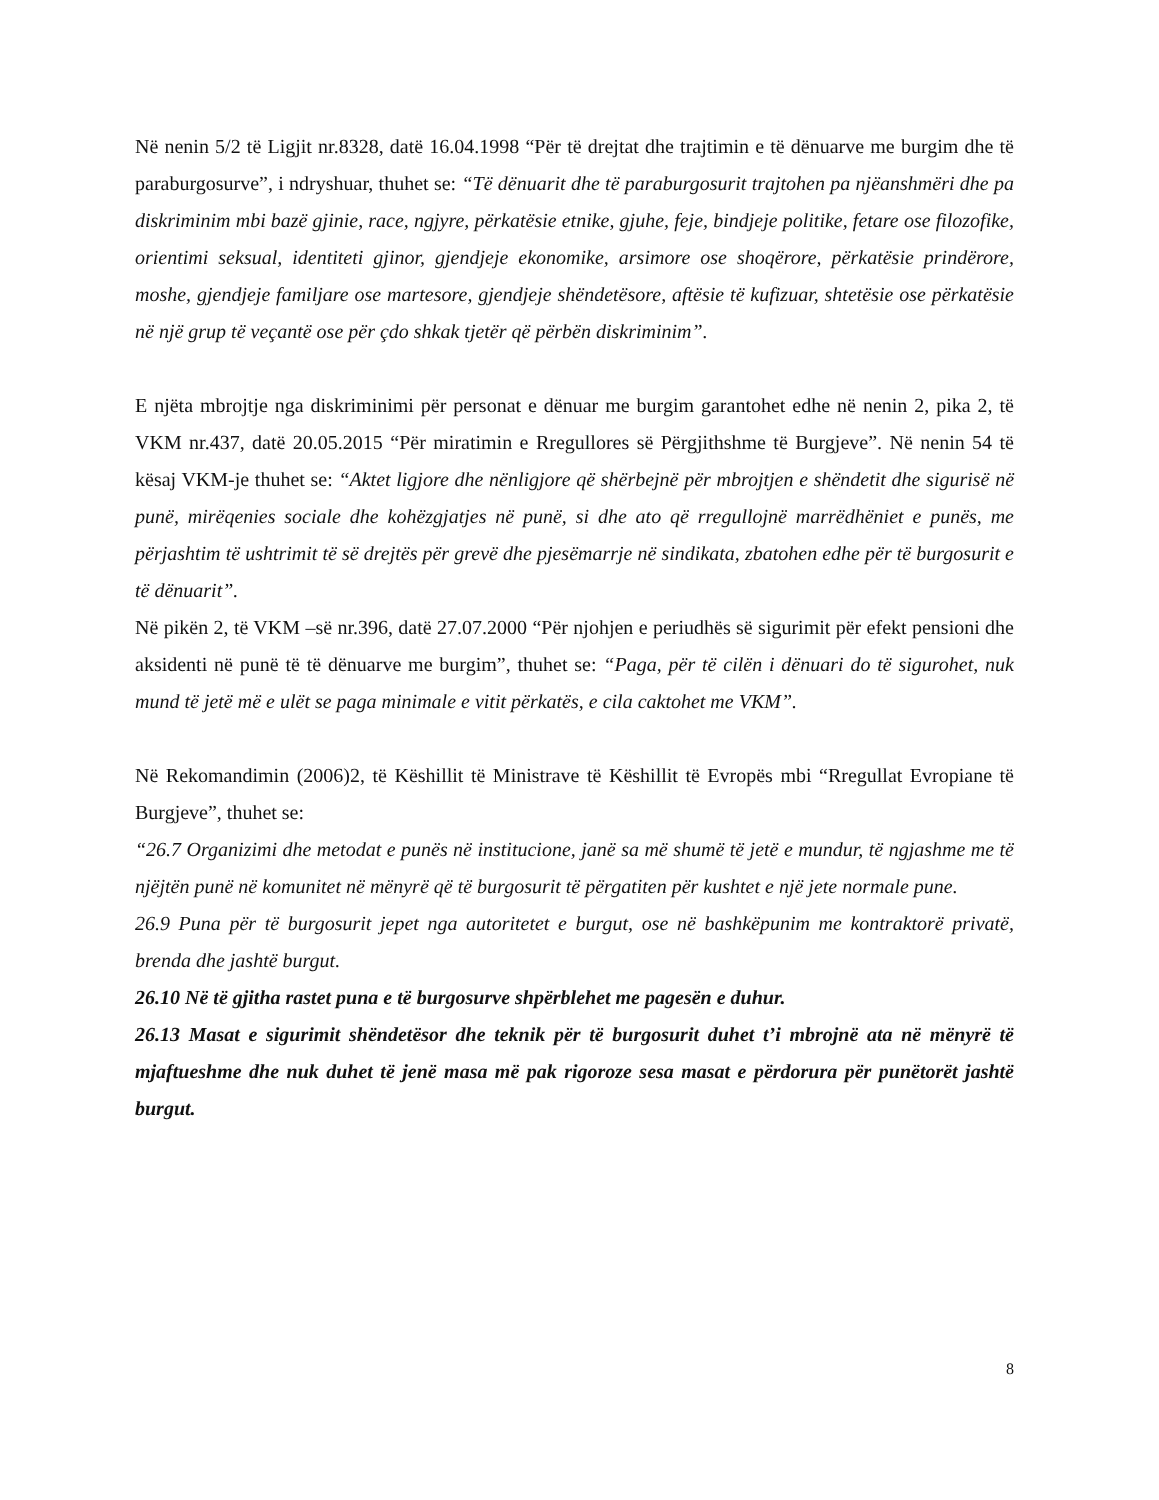Në nenin 5/2 të Ligjit nr.8328, datë 16.04.1998 “Për të drejtat dhe trajtimin e të dënuarve me burgim dhe të paraburgosurve”, i ndryshuar, thuhet se: “Të dënuarit dhe të paraburgosurit trajtohen pa njëanshmëri dhe pa diskriminim mbi bazë gjinie, race, ngjyre, përkatësie etnike, gjuhe, feje, bindjeje politike, fetare ose filozofike, orientimi seksual, identiteti gjinor, gjendjeje ekonomike, arsimore ose shoqërore, përkatësie prindërore, moshe, gjendjeje familjare ose martesore, gjendjeje shëndetësore, aftësie të kufizuar, shtetësie ose përkatësie në një grup të veçantë ose për çdo shkak tjetër që përbën diskriminim”.
E njëta mbrojtje nga diskriminimi për personat e dënuar me burgim garantohet edhe në nenin 2, pika 2, të VKM nr.437, datë 20.05.2015 “Për miratimin e Rregullores së Përgjithshme të Burgjeve”. Në nenin 54 të kësaj VKM-je thuhet se: “Aktet ligjore dhe nënligjore që shërbejnë për mbrojtjen e shëndetit dhe sigurisë në punë, mirëqenies sociale dhe kohëzgjatjes në punë, si dhe ato që rregullojnë marrëdhëniet e punës, me përjashtim të ushtrimit të së drejtës për grevë dhe pjesëmarrje në sindikata, zbatohen edhe për të burgosurit e të dënuarit”.
Në pikën 2, të VKM –së nr.396, datë 27.07.2000 “Për njohjen e periudhës së sigurimit për efekt pensioni dhe aksidenti në punë të të dënuarve me burgim”, thuhet se: “Paga, për të cilën i dënuari do të sigurohet, nuk mund të jetë më e ulët se paga minimale e vitit përkatës, e cila caktohet me VKM”.
Në Rekomandimin (2006)2, të Këshillit të Ministrave të Këshillit të Evropës mbi “Rregullat Evropiane të Burgjeve”, thuhet se:
“26.7 Organizimi dhe metodat e punës në institucione, janë sa më shumë të jetë e mundur, të ngjashme me të njëjtën punë në komunitet në mënyrë që të burgosurit të përgatiten për kushtet e një jete normale pune.
26.9 Puna për të burgosurit jepet nga autoritetet e burgut, ose në bashkëpunim me kontraktorë privatë, brenda dhe jashtë burgut.
26.10 Në të gjitha rastet puna e të burgosurve shpërblehet me pagesën e duhur.
26.13 Masat e sigurimit shëndetësor dhe teknik për të burgosurit duhet t’i mbrojnë ata në mënyrë të mjaftueshme dhe nuk duhet të jenë masa më pak rigoroze sesa masat e përdorura për punëtorët jashtë burgut.
8